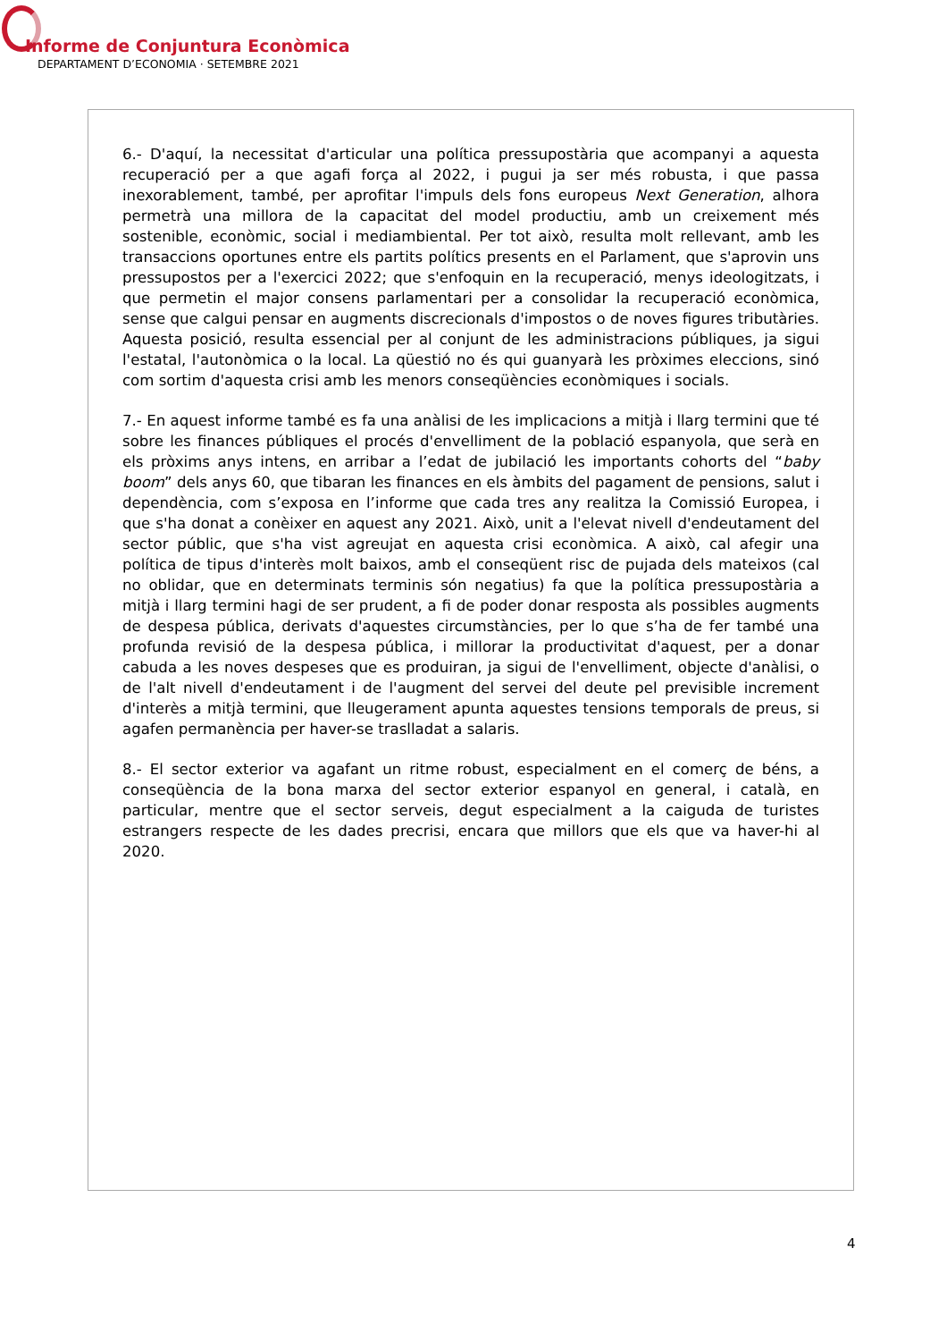Informe de Conjuntura Econòmica
DEPARTAMENT D’ECONOMIA · SETEMBRE 2021
6.- D'aquí, la necessitat d'articular una política pressupostària que acompanyi a aquesta recuperació per a que agafi força al 2022, i pugui ja ser més robusta, i que passa inexorablement, també, per aprofitar l'impuls dels fons europeus Next Generation, alhora permetrà una millora de la capacitat del model productiu, amb un creixement més sostenible, econòmic, social i mediambiental. Per tot això, resulta molt rellevant, amb les transaccions oportunes entre els partits polítics presents en el Parlament, que s'aprovin uns pressupostos per a l'exercici 2022; que s'enfoquin en la recuperació, menys ideologitzats, i que permetin el major consens parlamentari per a consolidar la recuperació econòmica, sense que calgui pensar en augments discrecionals d'impostos o de noves figures tributàries. Aquesta posició, resulta essencial per al conjunt de les administracions públiques, ja sigui l'estatal, l'autonòmica o la local. La qüestió no és qui guanyarà les pròximes eleccions, sinó com sortim d'aquesta crisi amb les menors conseqüències econòmiques i socials.
7.- En aquest informe també es fa una anàlisi de les implicacions a mitjà i llarg termini que té sobre les finances públiques el procés d'envelliment de la població espanyola, que serà en els pròxims anys intens, en arribar a l’edat de jubilació les importants cohorts del “baby boom” dels anys 60, que tibaran les finances en els àmbits del pagament de pensions, salut i dependència, com s’exposa en l’informe que cada tres any realitza la Comissió Europea, i que s'ha donat a conèixer en aquest any 2021. Això, unit a l'elevat nivell d'endeutament del sector públic, que s'ha vist agreujat en aquesta crisi econòmica. A això, cal afegir una política de tipus d'interès molt baixos, amb el conseqüent risc de pujada dels mateixos (cal no oblidar, que en determinats terminis són negatius) fa que la política pressupostària a mitjà i llarg termini hagi de ser prudent, a fi de poder donar resposta als possibles augments de despesa pública, derivats d'aquestes circumstàncies, per lo que s’ha de fer també una profunda revisió de la despesa pública, i millorar la productivitat d'aquest, per a donar cabuda a les noves despeses que es produiran, ja sigui de l'envelliment, objecte d'anàlisi, o de l'alt nivell d'endeutament i de l'augment del servei del deute pel previsible increment d'interès a mitjà termini, que lleugerament apunta aquestes tensions temporals de preus, si agafen permanència per haver-se traslladat a salaris.
8.- El sector exterior va agafant un ritme robust, especialment en el comerç de béns, a conseqüència de la bona marxa del sector exterior espanyol en general, i català, en particular, mentre que el sector serveis, degut especialment a la caiguda de turistes estrangers respecte de les dades precrisi, encara que millors que els que va haver-hi al 2020.
4